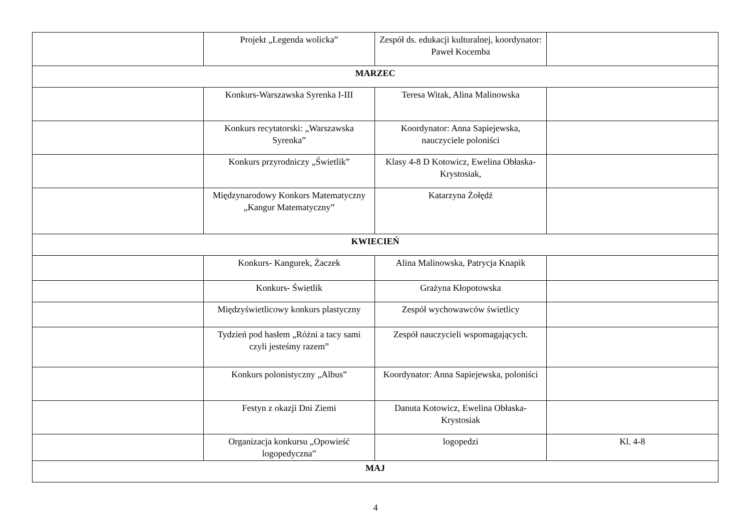| | Projekt „Legenda wolicka” | Zespół ds. edukacji kulturalnej, koordynator: Paweł Kocemba | |
| MARZEC | | | |
| | Konkurs-Warszawska Syrenka I-III | Teresa Witak, Alina Malinowska | |
| | Konkurs recytatorski: „Warszawska Syrenka” | Koordynator: Anna Sapiejewska, nauczyciele poloniści | |
| | Konkurs przyrodniczy „Świetlik” | Klasy 4-8 D Kotowicz, Ewelina Obłaska- Krystosiak, | |
| | Międzynarodowy Konkurs Matematyczny „Kangur Matematyczny” | Katarzyna Żołędź | |
| KWIECIEŃ | | | |
| | Konkurs- Kangurek, Żaczek | Alina Malinowska, Patrycja Knapik | |
| | Konkurs- Świetlik | Grażyna Kłopotowska | |
| | Międzyświetlicowy konkurs plastyczny | Zespół wychowawców świetlicy | |
| | Tydzień pod hasłem „Różni a tacy sami czyli jesteśmy razem” | Zespół nauczycieli wspomagających. | |
| | Konkurs polonistyczny „Albus” | Koordynator: Anna Sapiejewska, poloniści | |
| | Festyn z okazji Dni Ziemi | Danuta Kotowicz, Ewelina Obłaska- Krystosiak | |
| | Organizacja konkursu „Opowieść logopedyczna” | logopedzi | Kl. 4-8 |
| MAJ | | | |
4